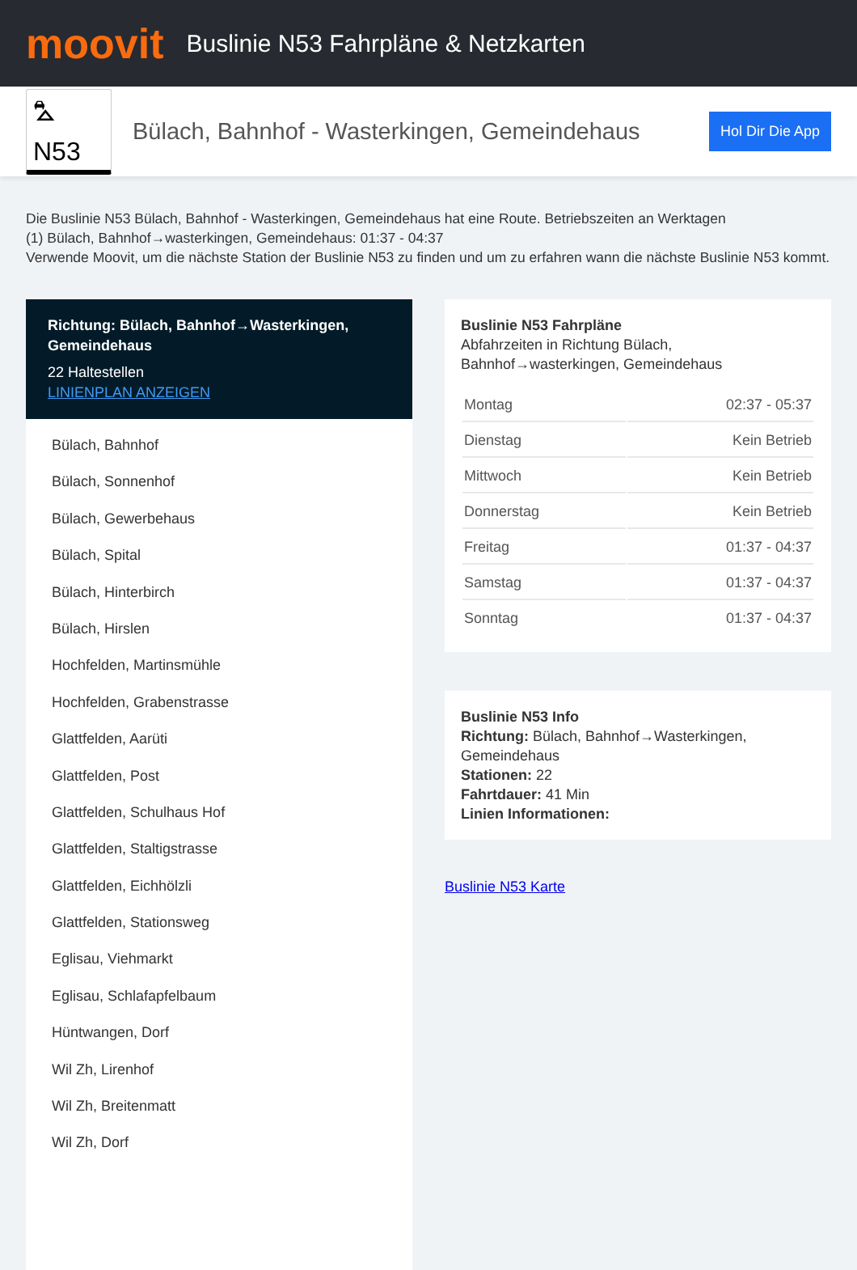moovit
Buslinie N53 Fahrpläne & Netzkarten
⛍ N53
Bülach, Bahnhof - Wasterkingen, Gemeindehaus
Hol Dir Die App
Die Buslinie N53 Bülach, Bahnhof - Wasterkingen, Gemeindehaus hat eine Route. Betriebszeiten an Werktagen
(1) Bülach, Bahnhof→wasterkingen, Gemeindehaus: 01:37 - 04:37
Verwende Moovit, um die nächste Station der Buslinie N53 zu finden und um zu erfahren wann die nächste Buslinie N53 kommt.
Richtung: Bülach, Bahnhof→Wasterkingen, Gemeindehaus
22 Haltestellen
LINIENPLAN ANZEIGEN
Bülach, Bahnhof
Bülach, Sonnenhof
Bülach, Gewerbehaus
Bülach, Spital
Bülach, Hinterbirch
Bülach, Hirslen
Hochfelden, Martinsmühle
Hochfelden, Grabenstrasse
Glattfelden, Aarüti
Glattfelden, Post
Glattfelden, Schulhaus Hof
Glattfelden, Staltigstrasse
Glattfelden, Eichhölzli
Glattfelden, Stationsweg
Eglisau, Viehmarkt
Eglisau, Schlafapfelbaum
Hüntwangen, Dorf
Wil Zh, Lirenhof
Wil Zh, Breitenmatt
Wil Zh, Dorf
Buslinie N53 Fahrpläne
Abfahrzeiten in Richtung Bülach, Bahnhof→wasterkingen, Gemeindehaus
| Montag | 02:37 - 05:37 |
| Dienstag | Kein Betrieb |
| Mittwoch | Kein Betrieb |
| Donnerstag | Kein Betrieb |
| Freitag | 01:37 - 04:37 |
| Samstag | 01:37 - 04:37 |
| Sonntag | 01:37 - 04:37 |
Buslinie N53 Info
Richtung: Bülach, Bahnhof→Wasterkingen, Gemeindehaus
Stationen: 22
Fahrtdauer: 41 Min
Linien Informationen:
Buslinie N53 Karte